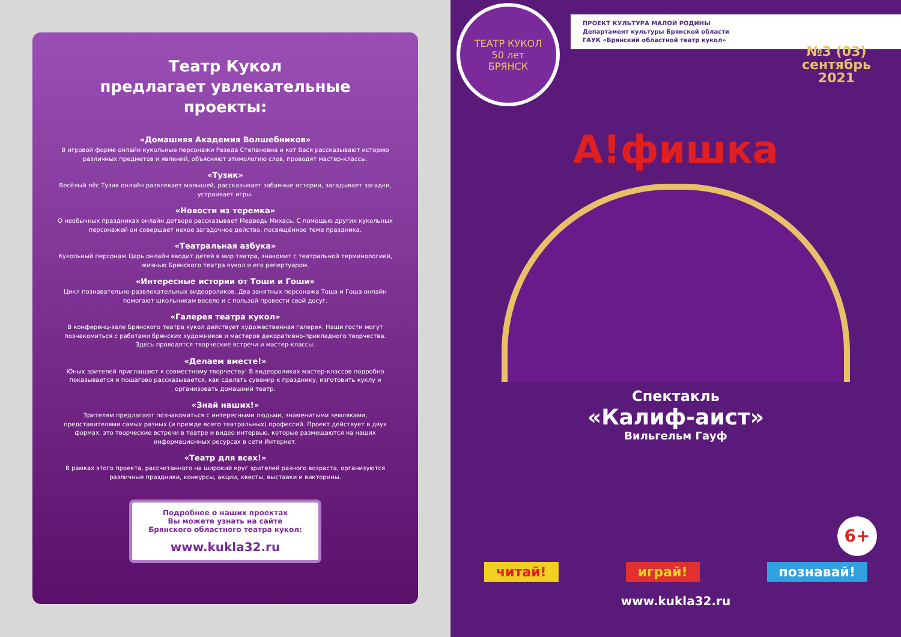Театр Кукол
предлагает увлекательные проекты:
«Домашняя Академия Волшебников»
В игровой форме онлайн кукольные персонажи Резеда Степановна и кот Вася рассказывают историю различных предметов и явлений, объясняют этимологию слов, проводят мастер-классы.
«Тузик»
Весёлый пёс Тузик онлайн развлекает малышей, рассказывает забавные истории, загадывает загадки, устраивает игры.
«Новости из теремка»
О необычных праздниках онлайн детворе рассказывает Медведь Михась. С помощью других кукольных персонажей он совершает некое загадочное действо, посвящённое теме праздника.
«Театральная азбука»
Кукольный персонаж Царь онлайн вводит детей в мир театра, знакомит с театральной терминологией, жизнью Брянского театра кукол и его репертуаром.
«Интересные истории от Тоши и Гоши»
Цикл познавательно-развлекательных видеороликов. Два занятных персонажа Тоша и Гоша онлайн помогают школьникам весело и с пользой провести свой досуг.
«Галерея театра кукол»
В конференц-зале Брянского театра кукол действует художественная галерея. Наши гости могут познакомиться с работами брянских художников и мастеров декоративно-прикладного творчества. Здесь проводятся творческие встречи и мастер-классы.
«Делаем вместе!»
Юных зрителей приглашают к совместному творчеству! В видеороликах мастер-классов подробно показывается и пошагово рассказывается, как сделать сувенир к празднику, изготовить куклу и организовать домашний театр.
«Знай наших!»
Зрителям предлагают познакомиться с интересными людьми, знаменитыми земляками, представителями самых разных (и прежде всего театральных) профессий. Проект действует в двух формах: это творческие встречи в театре и видео интервью, которые размещаются на наших информационных ресурсах в сети Интернет.
«Театр для всех!»
В рамках этого проекта, рассчитанного на широкий круг зрителей разного возраста, организуются различные праздники, конкурсы, акции, квесты, выставки и викторины.
Подробнее о наших проектах
Вы можете узнать на сайте
Брянского областного театра кукол:
www.kukla32.ru
ТЕАТР КУКОЛ
50 лет
БРЯНСК
ПРОЕКТ КУЛЬТУРА МАЛОЙ РОДИНЫ
Департамент культуры Брянской области
ГАУК «Брянский областной театр кукол»
№3 (03)
сентябрь
2021
А!фишка
Спектакль
«Калиф-аист»
Вильгельм Гауф
6+
читай! играй! познавай!
www.kukla32.ru